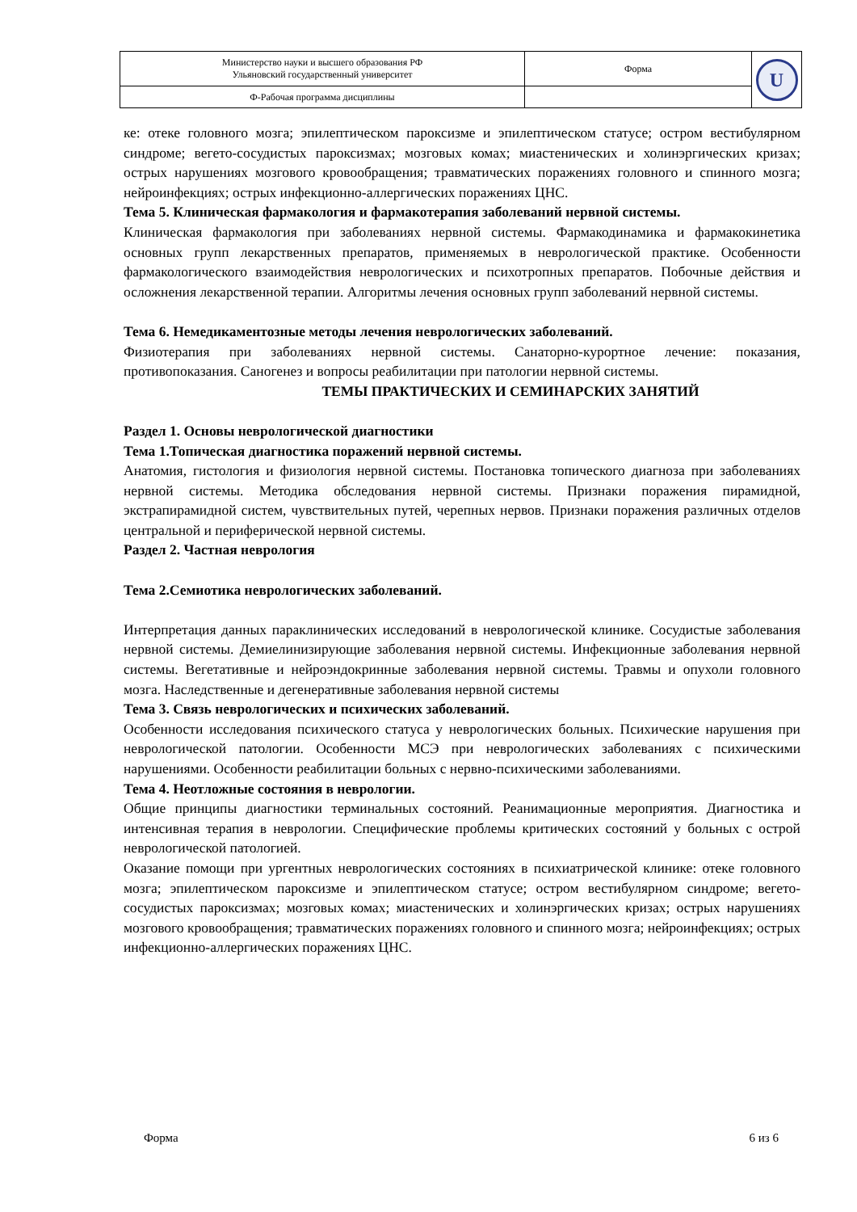| Министерство науки и высшего образования РФ Ульяновский государственный университет | Форма | U |
| Ф-Рабочая программа дисциплины | | |
ке: отеке головного мозга; эпилептическом пароксизме и эпилептическом статусе; остром вестибулярном синдроме; вегето-сосудистых пароксизмах; мозговых комах; миастенических и холинэргических кризах; острых нарушениях мозгового кровообращения; травматических поражениях головного и спинного мозга; нейроинфекциях; острых инфекционно-аллергических поражениях ЦНС.
Тема 5. Клиническая фармакология и фармакотерапия заболеваний нервной системы.
Клиническая фармакология при заболеваниях нервной системы. Фармакодинамика и фармакокинетика основных групп лекарственных препаратов, применяемых в неврологической практике. Особенности фармакологического взаимодействия неврологических и психотропных препаратов. Побочные действия и осложнения лекарственной терапии. Алгоритмы лечения основных групп заболеваний нервной системы.
Тема 6. Немедикаментозные методы лечения неврологических заболеваний.
Физиотерапия при заболеваниях нервной системы. Санаторно-курортное лечение: показания, противопоказания. Саногенез и вопросы реабилитации при патологии нервной системы.
ТЕМЫ ПРАКТИЧЕСКИХ И СЕМИНАРСКИХ ЗАНЯТИЙ
Раздел 1. Основы неврологической диагностики
Тема 1.Топическая диагностика поражений нервной системы.
Анатомия, гистология и физиология нервной системы. Постановка топического диагноза при заболеваниях нервной системы. Методика обследования нервной системы. Признаки поражения пирамидной, экстрапирамидной систем, чувствительных путей, черепных нервов. Признаки поражения различных отделов центральной и периферической нервной системы.
Раздел 2. Частная неврология
Тема 2.Семиотика неврологических заболеваний.
Интерпретация данных параклинических исследований в неврологической клинике. Сосудистые заболевания нервной системы. Демиелинизирующие заболевания нервной системы. Инфекционные заболевания нервной системы. Вегетативные и нейроэндокринные заболевания нервной системы. Травмы и опухоли головного мозга. Наследственные и дегенеративные заболевания нервной системы
Тема 3. Связь неврологических и психических заболеваний.
Особенности исследования психического статуса у неврологических больных. Психические нарушения при неврологической патологии. Особенности МСЭ при неврологических заболеваниях с психическими нарушениями. Особенности реабилитации больных с нервно-психическими заболеваниями.
Тема 4. Неотложные состояния в неврологии.
Общие принципы диагностики терминальных состояний. Реанимационные мероприятия. Диагностика и интенсивная терапия в неврологии. Специфические проблемы критических состояний у больных с острой неврологической патологией.
Оказание помощи при ургентных неврологических состояниях в психиатрической клинике: отеке головного мозга; эпилептическом пароксизме и эпилептическом статусе; остром вестибулярном синдроме; вегето-сосудистых пароксизмах; мозговых комах; миастенических и холинэргических кризах; острых нарушениях мозгового кровообращения; травматических поражениях головного и спинного мозга; нейроинфекциях; острых инфекционно-аллергических поражениях ЦНС.
Форма 6 из 6